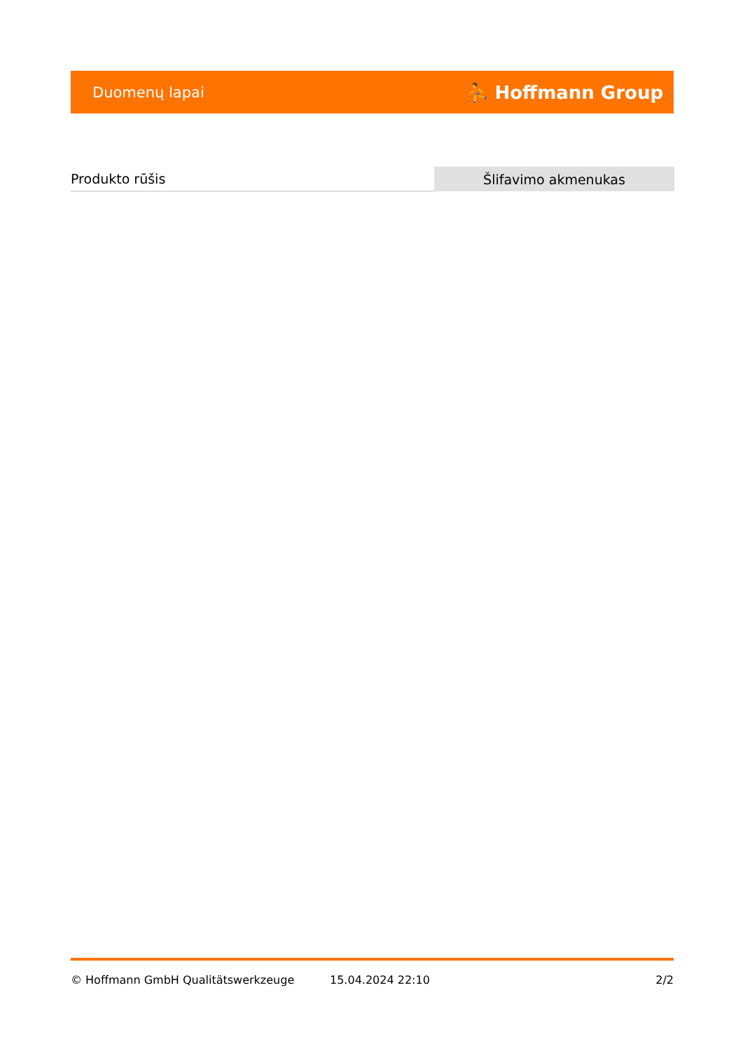Duomenų lapai ⛹ Hoffmann Group
| Produkto rūšis | Šlifavimo akmenukas |
© Hoffmann GmbH Qualitätswerkzeuge 15.04.2024 22:10 2/2